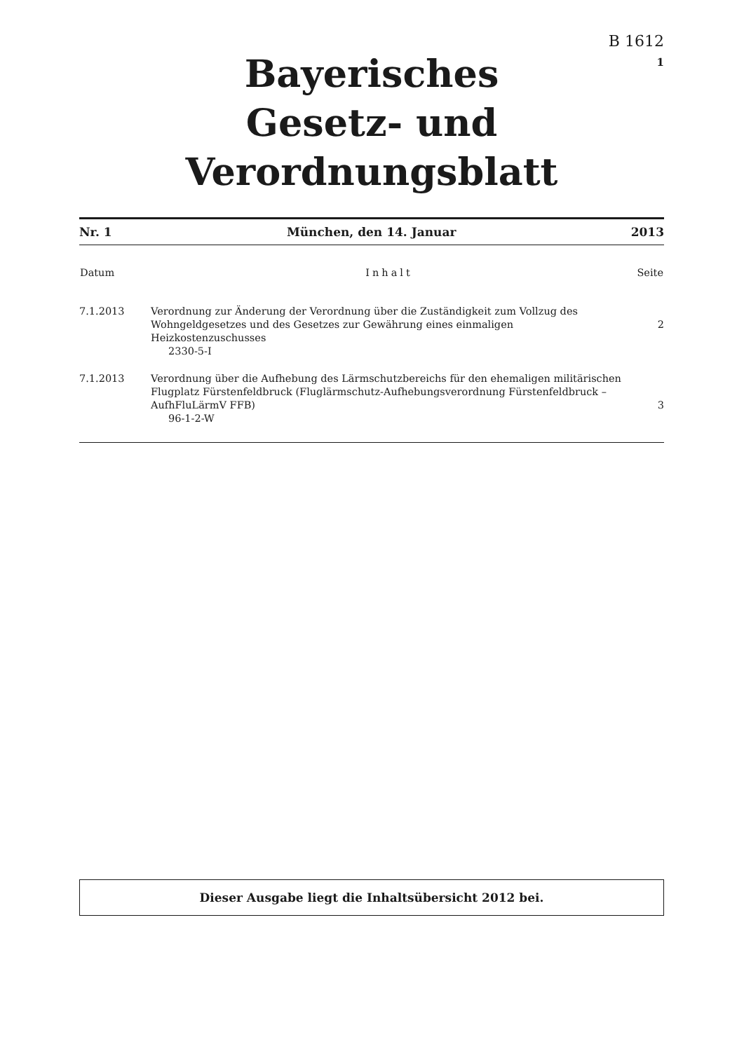B 1612
1
Bayerisches
Gesetz- und Verordnungsblatt
Nr. 1 München, den 14. Januar 2013
| Datum | Inhalt | Seite |
| --- | --- | --- |
| 7.1.2013 | Verordnung zur Änderung der Verordnung über die Zuständigkeit zum Vollzug des Wohngeldgesetzes und des Gesetzes zur Gewährung eines einmaligen Heizkostenzuschusses 2330-5-I | 2 |
| 7.1.2013 | Verordnung über die Aufhebung des Lärmschutzbereichs für den ehemaligen militärischen Flugplatz Fürstenfeldbruck (Fluglärmschutz-Aufhebungsverordnung Fürstenfeldbruck – AufhFluLärmV FFB) 96-1-2-W | 3 |
Dieser Ausgabe liegt die Inhaltsübersicht 2012 bei.